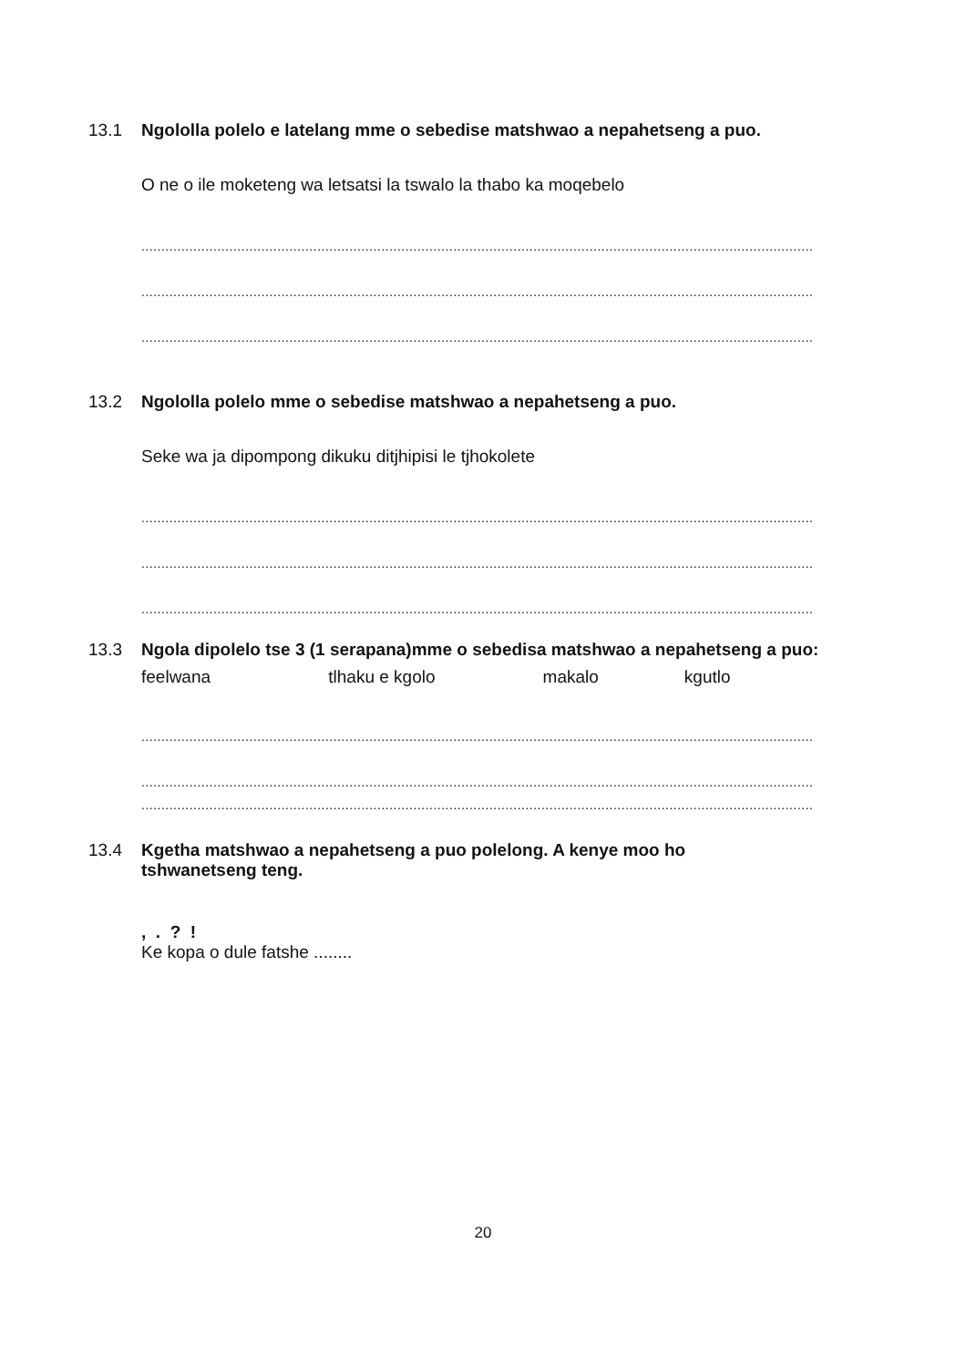13.1 Ngololla polelo e latelang mme o sebedise matshwao a nepahetseng a puo.
O ne o ile moketeng wa letsatsi la tswalo la thabo ka moqebelo
........................................................................................................................................................................
........................................................................................................................................................................
........................................................................................................................................................................
13.2 Ngololla polelo mme o sebedise matshwao a nepahetseng a puo.
Seke wa ja dipompong dikuku ditjhipisi le tjhokolete
........................................................................................................................................................................
........................................................................................................................................................................
........................................................................................................................................................................
13.3 Ngola dipolelo tse 3 (1 serapana)mme o sebedisa matshwao a nepahetseng a puo:
feelwana tlhaku e kgolo makalo kgutlo
........................................................................................................................................................................
........................................................................................................................................................................
........................................................................................................................................................................
13.4 Kgetha matshwao a nepahetseng a puo polelong. A kenye moo ho
tshwanetseng teng.
, . ? !
Ke kopa o dule fatshe ........
20